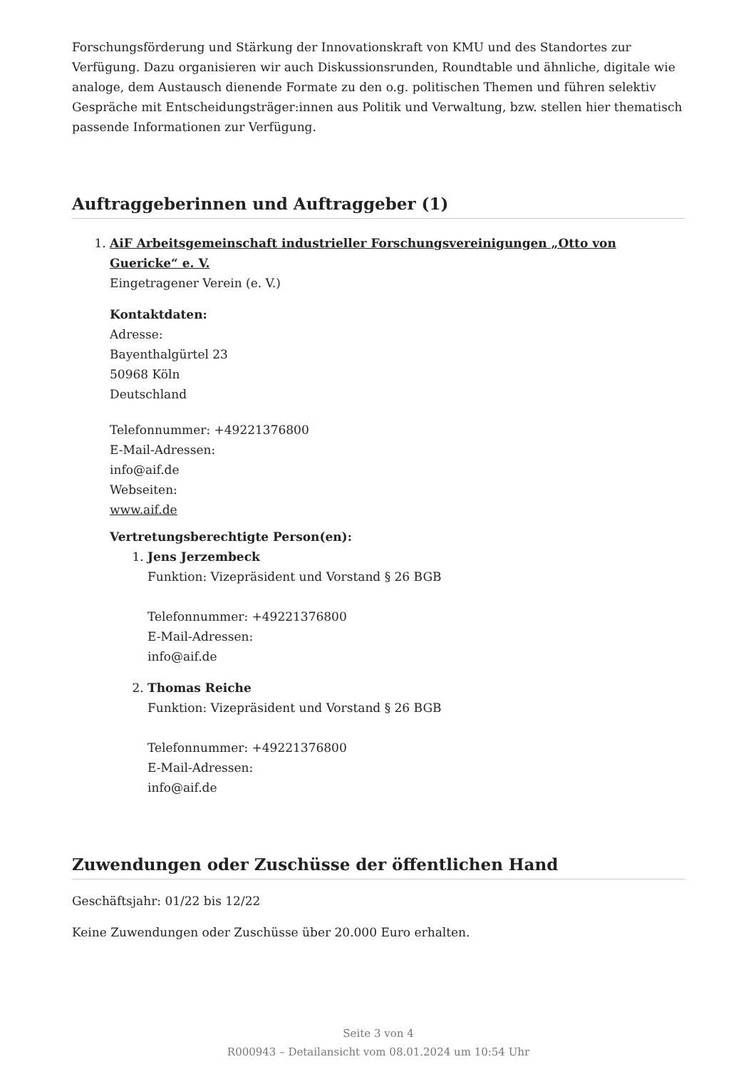Forschungsförderung und Stärkung der Innovationskraft von KMU und des Standortes zur Verfügung. Dazu organisieren wir auch Diskussionsrunden, Roundtable und ähnliche, digitale wie analoge, dem Austausch dienende Formate zu den o.g. politischen Themen und führen selektiv Gespräche mit Entscheidungsträger:innen aus Politik und Verwaltung, bzw. stellen hier thematisch passende Informationen zur Verfügung.
Auftraggeberinnen und Auftraggeber (1)
1. AiF Arbeitsgemeinschaft industrieller Forschungsvereinigungen „Otto von Guericke“ e. V.
Eingetragener Verein (e. V.)
Kontaktdaten:
Adresse:
Bayenthalgürtel 23
50968 Köln
Deutschland
Telefonnummer: +49221376800
E-Mail-Adressen:
info@aif.de
Webseiten:
www.aif.de
Vertretungsberechtigte Person(en):
1. Jens Jerzembeck
Funktion: Vizepräsident und Vorstand § 26 BGB
Telefonnummer: +49221376800
E-Mail-Adressen:
info@aif.de
2. Thomas Reiche
Funktion: Vizepräsident und Vorstand § 26 BGB
Telefonnummer: +49221376800
E-Mail-Adressen:
info@aif.de
Zuwendungen oder Zuschüsse der öffentlichen Hand
Geschäftsjahr: 01/22 bis 12/22
Keine Zuwendungen oder Zuschüsse über 20.000 Euro erhalten.
Seite 3 von 4
R000943 – Detailansicht vom 08.01.2024 um 10:54 Uhr